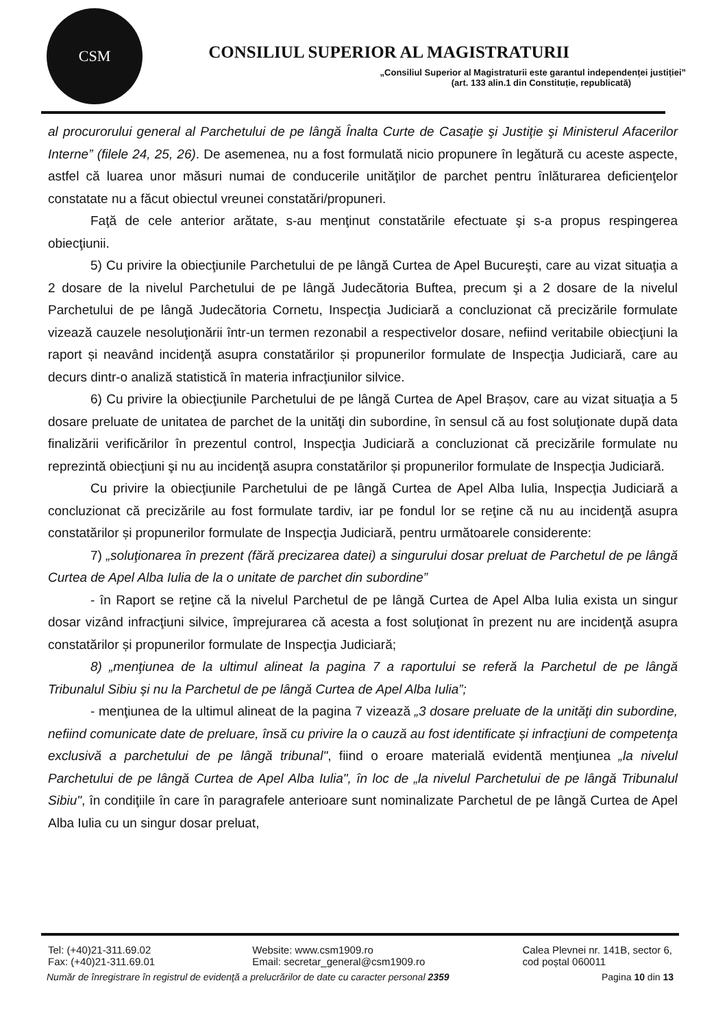CSM
CONSILIUL SUPERIOR AL MAGISTRATURII
„Consiliul Superior al Magistraturii este garantul independenței justiției”
(art. 133 alin.1 din Constituție, republicată)
al procurorului general al Parchetului de pe lângă Înalta Curte de Casaţie şi Justiţie şi Ministerul Afacerilor Interne” (filele 24, 25, 26). De asemenea, nu a fost formulată nicio propunere în legătură cu aceste aspecte, astfel că luarea unor măsuri numai de conducerile unităţilor de parchet pentru înlăturarea deficienţelor constatate nu a făcut obiectul vreunei constatări/propuneri.
Faţă de cele anterior arătate, s-au menţinut constatările efectuate şi s-a propus respingerea obiecţiunii.
5) Cu privire la obiecţiunile Parchetului de pe lângă Curtea de Apel Bucureşti, care au vizat situaţia a 2 dosare de la nivelul Parchetului de pe lângă Judecătoria Buftea, precum şi a 2 dosare de la nivelul Parchetului de pe lângă Judecătoria Cornetu, Inspecţia Judiciară a concluzionat că precizările formulate vizează cauzele nesoluţionării într-un termen rezonabil a respectivelor dosare, nefiind veritabile obiecţiuni la raport și neavând incidenţă asupra constatărilor și propunerilor formulate de Inspecţia Judiciară, care au decurs dintr-o analiză statistică în materia infracţiunilor silvice.
6) Cu privire la obiecţiunile Parchetului de pe lângă Curtea de Apel Brașov, care au vizat situaţia a 5 dosare preluate de unitatea de parchet de la unităţi din subordine, în sensul că au fost soluţionate după data finalizării verificărilor în prezentul control, Inspecţia Judiciară a concluzionat că precizările formulate nu reprezintă obiecţiuni şi nu au incidenţă asupra constatărilor și propunerilor formulate de Inspecţia Judiciară.
Cu privire la obiecţiunile Parchetului de pe lângă Curtea de Apel Alba Iulia, Inspecţia Judiciară a concluzionat că precizările au fost formulate tardiv, iar pe fondul lor se reţine că nu au incidenţă asupra constatărilor și propunerilor formulate de Inspecţia Judiciară, pentru următoarele considerente:
7) „soluţionarea în prezent (fără precizarea datei) a singurului dosar preluat de Parchetul de pe lângă Curtea de Apel Alba Iulia de la o unitate de parchet din subordine”
- în Raport se reţine că la nivelul Parchetul de pe lângă Curtea de Apel Alba Iulia exista un singur dosar vizând infracţiuni silvice, împrejurarea că acesta a fost soluţionat în prezent nu are incidenţă asupra constatărilor și propunerilor formulate de Inspecţia Judiciară;
8) „menţiunea de la ultimul alineat la pagina 7 a raportului se referă la Parchetul de pe lângă Tribunalul Sibiu și nu la Parchetul de pe lângă Curtea de Apel Alba Iulia”;
- menţiunea de la ultimul alineat de la pagina 7 vizează „3 dosare preluate de la unităţi din subordine, nefiind comunicate date de preluare, însă cu privire la o cauză au fost identificate și infracţiuni de competenţa exclusivă a parchetului de pe lângă tribunal", fiind o eroare materială evidentă menţiunea „la nivelul Parchetului de pe lângă Curtea de Apel Alba Iulia", în loc de „la nivelul Parchetului de pe lângă Tribunalul Sibiu", în condiţiile în care în paragrafele anterioare sunt nominalizate Parchetul de pe lângă Curtea de Apel Alba Iulia cu un singur dosar preluat,
Tel: (+40)21-311.69.02
Fax: (+40)21-311.69.01
Website: www.csm1909.ro
Email: secretar_general@csm1909.ro
Calea Plevnei nr. 141B, sector 6,
cod poștal 060011
Număr de înregistrare în registrul de evidenţă a prelucrărilor de date cu caracter personal 2359 Pagina 10 din 13